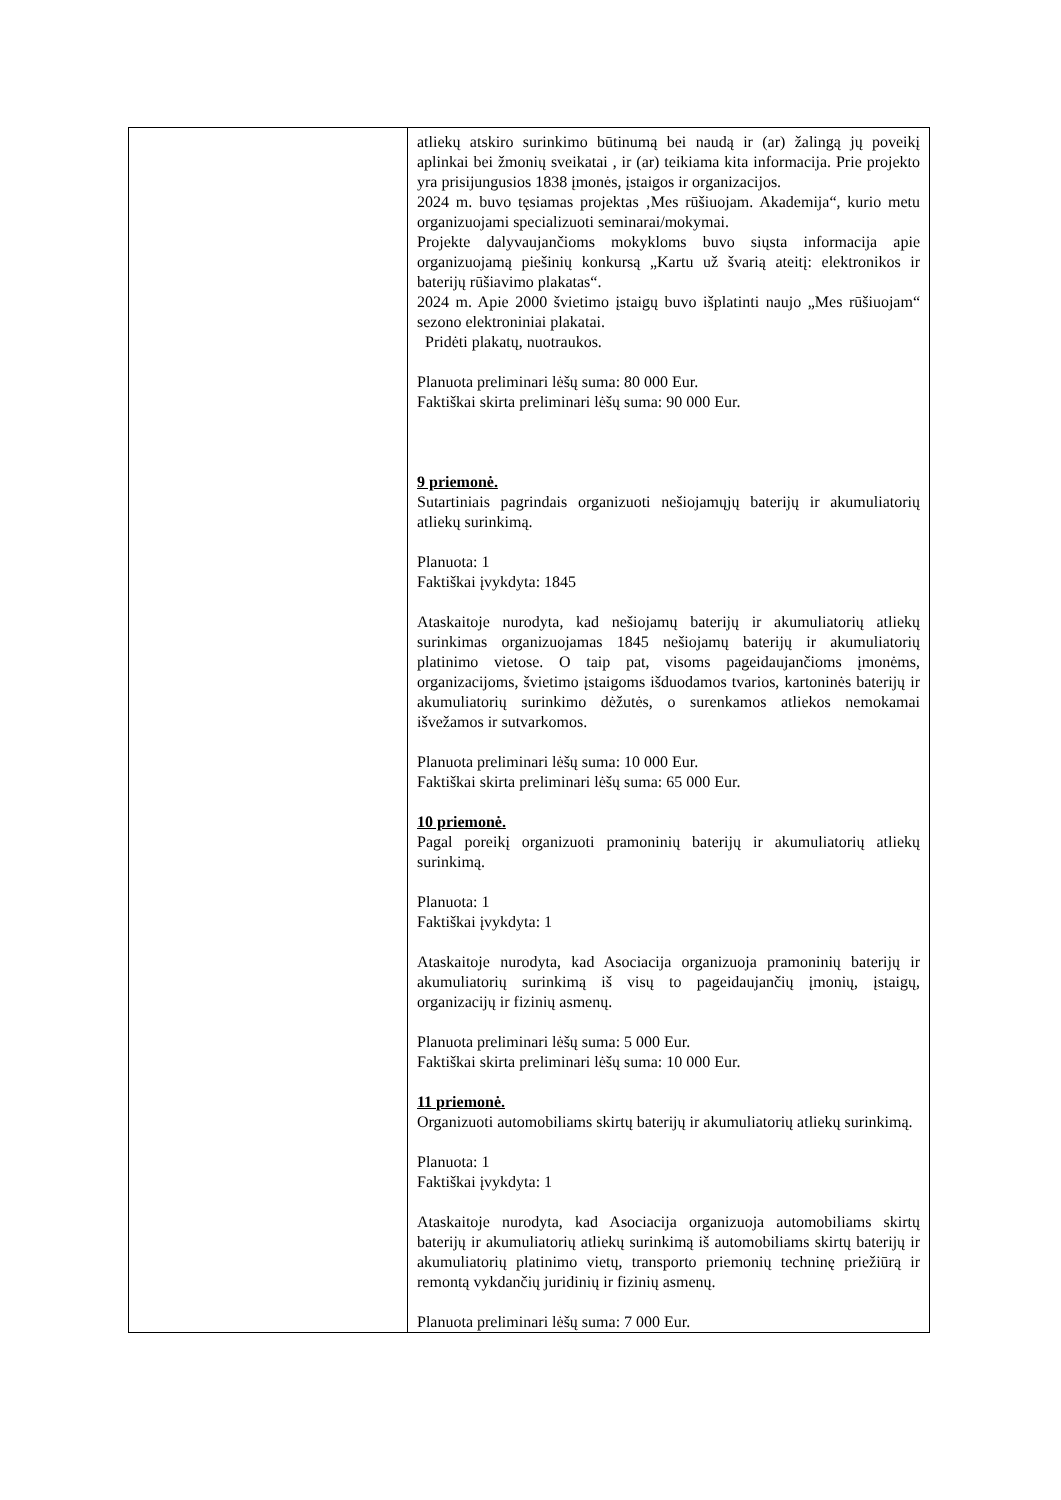| | atliekų atskiro surinkimo būtinumą bei naudą ir (ar) žalingą jų poveikį aplinkai bei žmonių sveikatai , ir (ar) teikiama kita informacija. Prie projekto yra prisijungusios 1838 įmonės, įstaigos ir organizacijos. 2024 m. buvo tęsiamas projektas ‚Mes rūšiuojam. Akademija“, kurio metu organizuojami specializuoti seminarai/mokymai. Projekte dalyvaujančioms mokykloms buvo siųsta informacija apie organizuojamą piešinių konkursą „Kartu už švarią ateitį: elektronikos ir baterijų rūšiavimo plakatas“. 2024 m. Apie 2000 švietimo įstaigų buvo išplatinti naujo „Mes rūšiuojam“ sezono elektroniniai plakatai. Pridėti plakatų, nuotraukos. Planuota preliminari lėšų suma: 80 000 Eur. Faktiškai skirta preliminari lėšų suma: 90 000 Eur. 9 priemonė. Sutartiniais pagrindais organizuoti nešiojamųjų baterijų ir akumuliatorių atliekų surinkimą. Planuota: 1 Faktiškai įvykdyta: 1845 Ataskaitoje nurodyta, kad nešiojamų baterijų ir akumuliatorių atliekų surinkimas organizuojamas 1845 nešiojamų baterijų ir akumuliatorių platinimo vietose. O taip pat, visoms pageidaujančioms įmonėms, organizacijoms, švietimo įstaigoms išduodamos tvarios, kartoninės baterijų ir akumuliatorių surinkimo dėžutės, o surenkamos atliekos nemokamai išvežamos ir sutvarkomos. Planuota preliminari lėšų suma: 10 000 Eur. Faktiškai skirta preliminari lėšų suma: 65 000 Eur. 10 priemonė. Pagal poreikį organizuoti pramoninių baterijų ir akumuliatorių atliekų surinkimą. Planuota: 1 Faktiškai įvykdyta: 1 Ataskaitoje nurodyta, kad Asociacija organizuoja pramoninių baterijų ir akumuliatorių surinkimą iš visų to pageidaujančių įmonių, įstaigų, organizacijų ir fizinių asmenų. Planuota preliminari lėšų suma: 5 000 Eur. Faktiškai skirta preliminari lėšų suma: 10 000 Eur. 11 priemonė. Organizuoti automobiliams skirtų baterijų ir akumuliatorių atliekų surinkimą. Planuota: 1 Faktiškai įvykdyta: 1 Ataskaitoje nurodyta, kad Asociacija organizuoja automobiliams skirtų baterijų ir akumuliatorių atliekų surinkimą iš automobiliams skirtų baterijų ir akumuliatorių platinimo vietų, transporto priemonių techninę priežiūrą ir remontą vykdančių juridinių ir fizinių asmenų. Planuota preliminari lėšų suma: 7 000 Eur. |